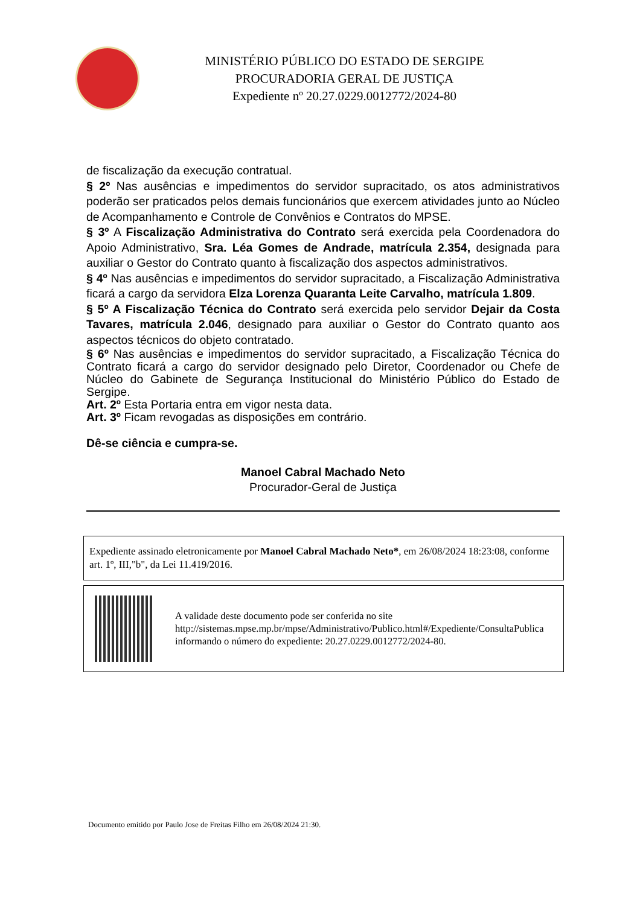MINISTÉRIO PÚBLICO DO ESTADO DE SERGIPE
PROCURADORIA GERAL DE JUSTIÇA
Expediente nº 20.27.0229.0012772/2024-80
de fiscalização da execução contratual.
§ 2º Nas ausências e impedimentos do servidor supracitado, os atos administrativos poderão ser praticados pelos demais funcionários que exercem atividades junto ao Núcleo de Acompanhamento e Controle de Convênios e Contratos do MPSE.
§ 3º A Fiscalização Administrativa do Contrato será exercida pela Coordenadora do Apoio Administrativo, Sra. Léa Gomes de Andrade, matrícula 2.354, designada para auxiliar o Gestor do Contrato quanto à fiscalização dos aspectos administrativos.
§ 4º Nas ausências e impedimentos do servidor supracitado, a Fiscalização Administrativa ficará a cargo da servidora Elza Lorenza Quaranta Leite Carvalho, matrícula 1.809.
§ 5º A Fiscalização Técnica do Contrato será exercida pelo servidor Dejair da Costa Tavares, matrícula 2.046, designado para auxiliar o Gestor do Contrato quanto aos aspectos técnicos do objeto contratado.
§ 6º Nas ausências e impedimentos do servidor supracitado, a Fiscalização Técnica do Contrato ficará a cargo do servidor designado pelo Diretor, Coordenador ou Chefe de Núcleo do Gabinete de Segurança Institucional do Ministério Público do Estado de Sergipe.
Art. 2º Esta Portaria entra em vigor nesta data.
Art. 3º Ficam revogadas as disposições em contrário.
Dê-se ciência e cumpra-se.
Manoel Cabral Machado Neto
Procurador-Geral de Justiça
Expediente assinado eletronicamente por Manoel Cabral Machado Neto*, em 26/08/2024 18:23:08, conforme art. 1º, III,"b", da Lei 11.419/2016.
A validade deste documento pode ser conferida no site http://sistemas.mpse.mp.br/mpse/Administrativo/Publico.html#/Expediente/ConsultaPublica informando o número do expediente: 20.27.0229.0012772/2024-80.
Documento emitido por Paulo Jose de Freitas Filho em 26/08/2024 21:30.